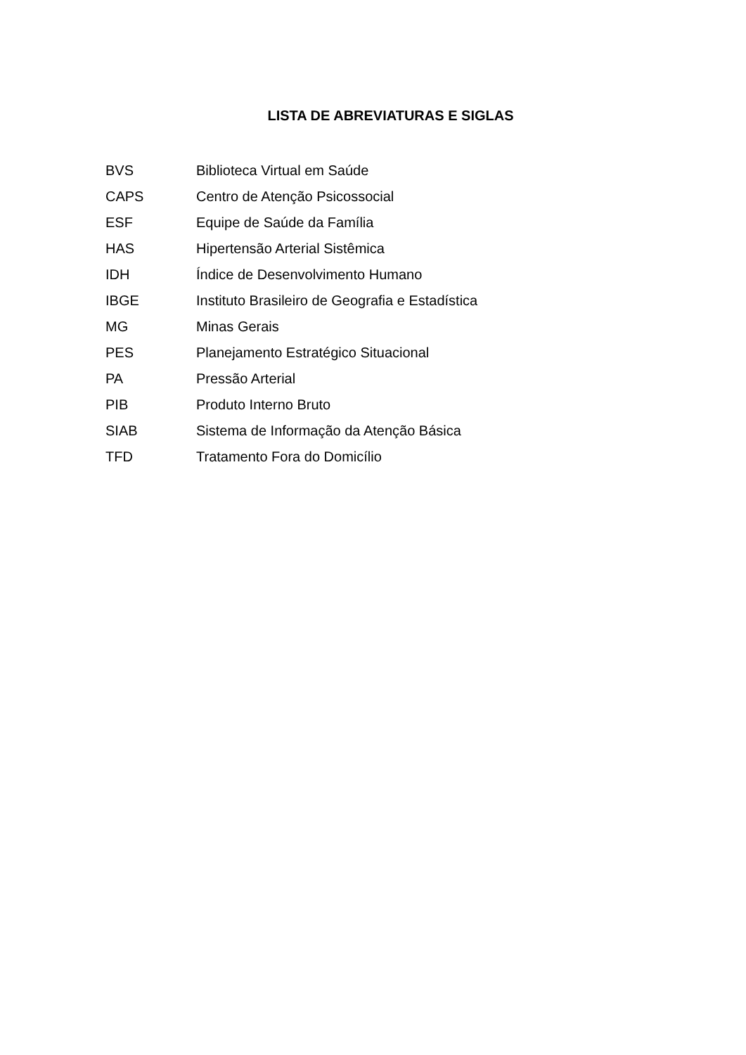LISTA DE ABREVIATURAS E SIGLAS
| BVS | Biblioteca Virtual em Saúde |
| CAPS | Centro de Atenção Psicossocial |
| ESF | Equipe de Saúde da Família |
| HAS | Hipertensão Arterial Sistêmica |
| IDH | Índice de Desenvolvimento Humano |
| IBGE | Instituto Brasileiro de Geografia e Estadística |
| MG | Minas Gerais |
| PES | Planejamento Estratégico Situacional |
| PA | Pressão Arterial |
| PIB | Produto Interno Bruto |
| SIAB | Sistema de Informação da Atenção Básica |
| TFD | Tratamento Fora do Domicílio |